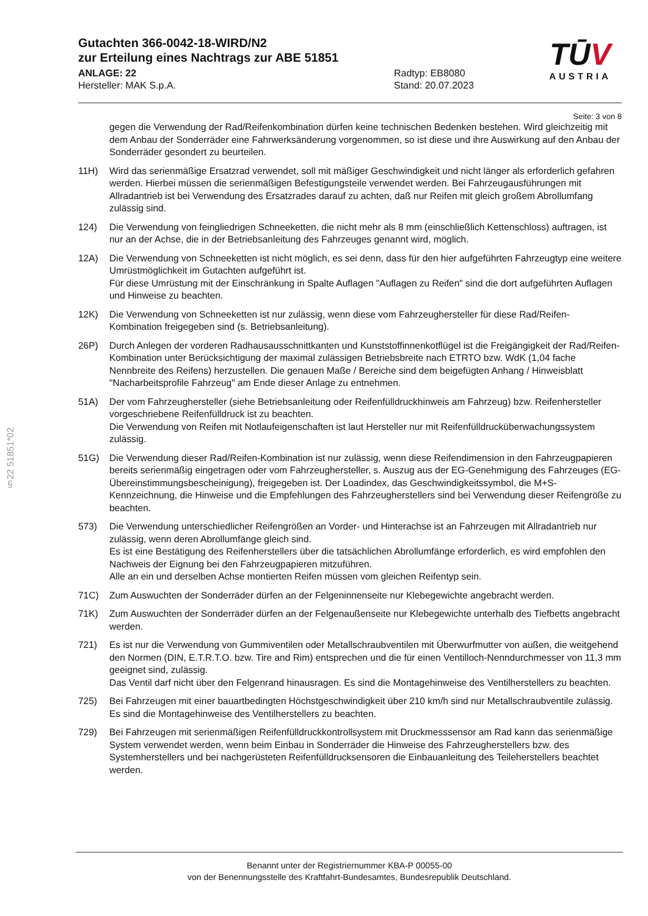Gutachten 366-0042-18-WIRD/N2
zur Erteilung eines Nachtrags zur ABE 51851
ANLAGE: 22
Hersteller: MAK S.p.A.
Radtyp: EB8080
Stand: 20.07.2023
Seite: 3 von 8
gegen die Verwendung der Rad/Reifenkombination dürfen keine technischen Bedenken bestehen. Wird gleichzeitig mit dem Anbau der Sonderräder eine Fahrwerksänderung vorgenommen, so ist diese und ihre Auswirkung auf den Anbau der Sonderräder gesondert zu beurteilen.
11H) Wird das serienmäßige Ersatzrad verwendet, soll mit mäßiger Geschwindigkeit und nicht länger als erforderlich gefahren werden. Hierbei müssen die serienmäßigen Befestigungsteile verwendet werden. Bei Fahrzeugausführungen mit Allradantrieb ist bei Verwendung des Ersatzrades darauf zu achten, daß nur Reifen mit gleich großem Abrollumfang zulässig sind.
124) Die Verwendung von feingliedrigen Schneeketten, die nicht mehr als 8 mm (einschließlich Kettenschloss) auftragen, ist nur an der Achse, die in der Betriebsanleitung des Fahrzeuges genannt wird, möglich.
12A) Die Verwendung von Schneeketten ist nicht möglich, es sei denn, dass für den hier aufgeführten Fahrzeugtyp eine weitere Umrüstmöglichkeit im Gutachten aufgeführt ist.
Für diese Umrüstung mit der Einschränkung in Spalte Auflagen "Auflagen zu Reifen" sind die dort aufgeführten Auflagen und Hinweise zu beachten.
12K) Die Verwendung von Schneeketten ist nur zulässig, wenn diese vom Fahrzeughersteller für diese Rad/Reifen-Kombination freigegeben sind (s. Betriebsanleitung).
26P) Durch Anlegen der vorderen Radhausausschnittkanten und Kunststoffinnenkotflügel ist die Freigängigkeit der Rad/Reifen-Kombination unter Berücksichtigung der maximal zulässigen Betriebsbreite nach ETRTO bzw. WdK (1,04 fache Nennbreite des Reifens) herzustellen. Die genauen Maße / Bereiche sind dem beigefügten Anhang / Hinweisblatt "Nacharbeitsprofile Fahrzeug" am Ende dieser Anlage zu entnehmen.
51A) Der vom Fahrzeughersteller (siehe Betriebsanleitung oder Reifenfülldruckhinweis am Fahrzeug) bzw. Reifenhersteller vorgeschriebene Reifenfülldruck ist zu beachten.
Die Verwendung von Reifen mit Notlaufeigenschaften ist laut Hersteller nur mit Reifenfülldrucküberwachungssystem zulässig.
51G) Die Verwendung dieser Rad/Reifen-Kombination ist nur zulässig, wenn diese Reifendimension in den Fahrzeugpapieren bereits serienmäßig eingetragen oder vom Fahrzeughersteller, s. Auszug aus der EG-Genehmigung des Fahrzeuges (EG-Übereinstimmungsbescheinigung), freigegeben ist. Der Loadindex, das Geschwindigkeitssymbol, die M+S-Kennzeichnung, die Hinweise und die Empfehlungen des Fahrzeugherstellers sind bei Verwendung dieser Reifengröße zu beachten.
573) Die Verwendung unterschiedlicher Reifengrößen an Vorder- und Hinterachse ist an Fahrzeugen mit Allradantrieb nur zulässig, wenn deren Abrollumfänge gleich sind.
Es ist eine Bestätigung des Reifenherstellers über die tatsächlichen Abrollumfänge erforderlich, es wird empfohlen den Nachweis der Eignung bei den Fahrzeugpapieren mitzuführen.
Alle an ein und derselben Achse montierten Reifen müssen vom gleichen Reifentyp sein.
71C) Zum Auswuchten der Sonderräder dürfen an der Felgeninnenseite nur Klebegewichte angebracht werden.
71K) Zum Auswuchten der Sonderräder dürfen an der Felgenaußenseite nur Klebegewichte unterhalb des Tiefbetts angebracht werden.
721) Es ist nur die Verwendung von Gummiventilen oder Metallschraubventilen mit Überwurfmutter von außen, die weitgehend den Normen (DIN, E.T.R.T.O. bzw. Tire and Rim) entsprechen und die für einen Ventilloch-Nenndurchmesser von 11,3 mm geeignet sind, zulässig.
Das Ventil darf nicht über den Felgenrand hinausragen. Es sind die Montagehinweise des Ventilherstellers zu beachten.
725) Bei Fahrzeugen mit einer bauartbedingten Höchstgeschwindigkeit über 210 km/h sind nur Metallschraubventile zulässig. Es sind die Montagehinweise des Ventilherstellers zu beachten.
729) Bei Fahrzeugen mit serienmäßigen Reifenfülldruckkontrollsystem mit Druckmesssensor am Rad kann das serienmäßige System verwendet werden, wenn beim Einbau in Sonderräder die Hinweise des Fahrzeugherstellers bzw. des Systemherstellers und bei nachgerüsteten Reifenfülldrucksensoren die Einbauanleitung des Teileherstellers beachtet werden.
TŪV
AUSTRIA
§22 51851*02
Benannt unter der Registriernummer KBA-P 00055-00
von der Benennungsstelle des Kraftfahrt-Bundesamtes, Bundesrepublik Deutschland.